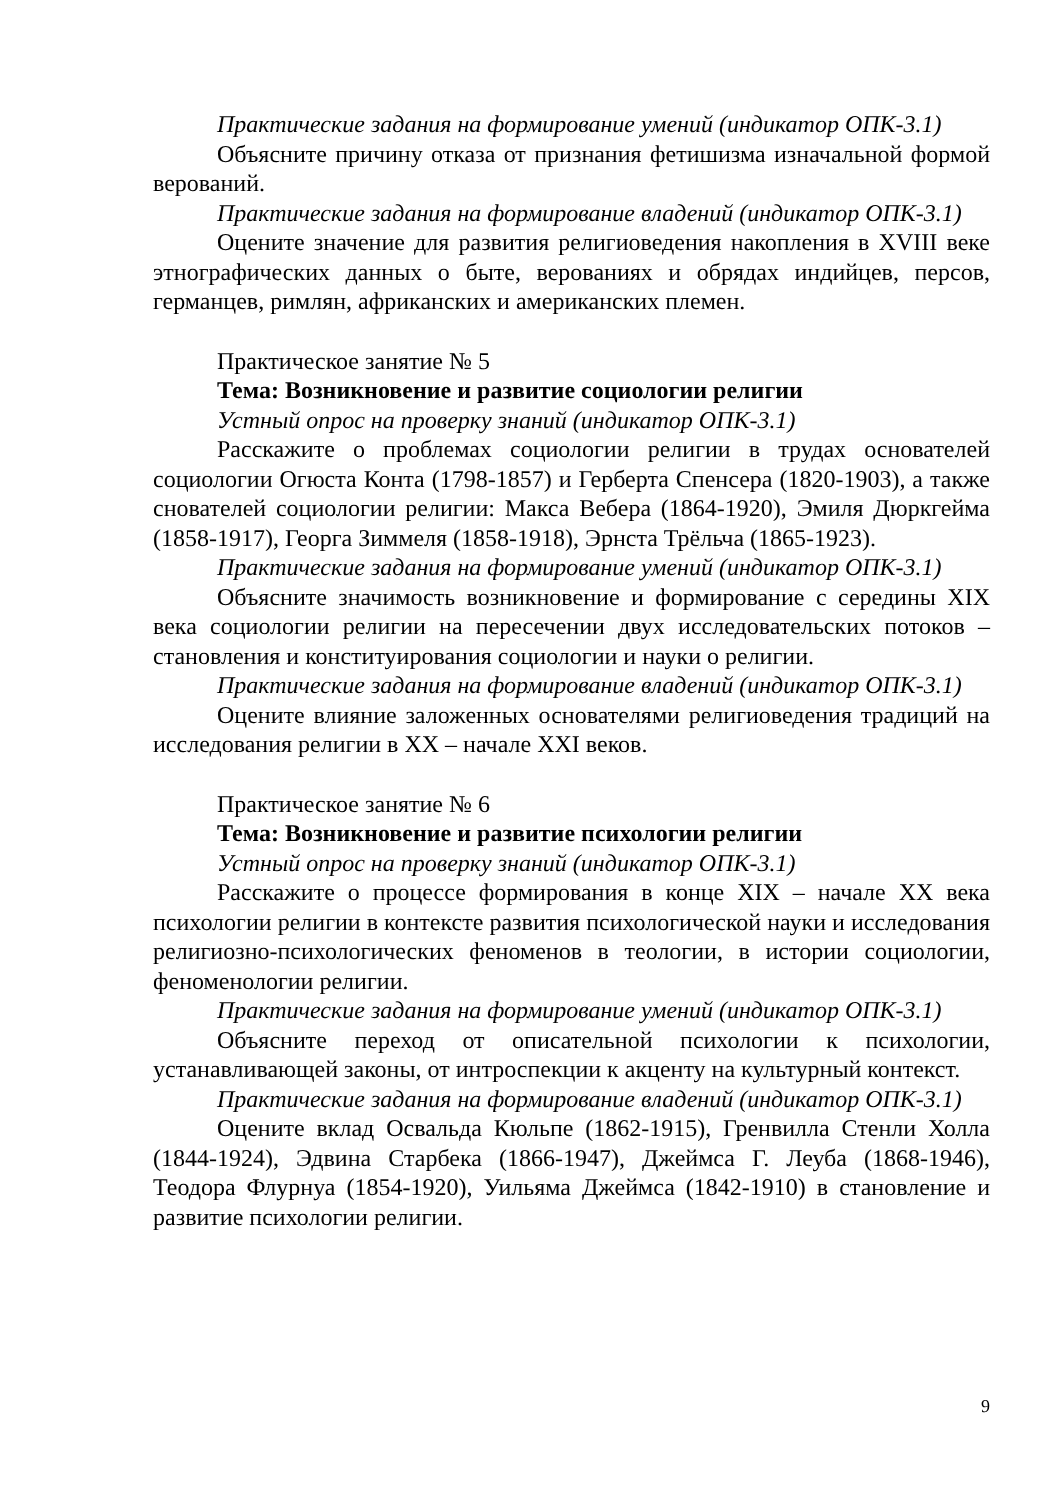Практические задания на формирование умений (индикатор ОПК-3.1)
Объясните причину отказа от признания фетишизма изначальной формой верований.
Практические задания на формирование владений (индикатор ОПК-3.1)
Оцените значение для развития религиоведения накопления в XVIII веке этнографических данных о быте, верованиях и обрядах индийцев, персов, германцев, римлян, африканских и американских племен.
Практическое занятие № 5
Тема: Возникновение и развитие социологии религии
Устный опрос на проверку знаний (индикатор ОПК-3.1)
Расскажите о проблемах социологии религии в трудах основателей социологии Огюста Конта (1798-1857) и Герберта Спенсера (1820-1903), а также снователей социологии религии: Макса Вебера (1864-1920), Эмиля Дюркгейма (1858-1917), Георга Зиммеля (1858-1918), Эрнста Трёльча (1865-1923).
Практические задания на формирование умений (индикатор ОПК-3.1)
Объясните значимость возникновение и формирование с середины XIX века социологии религии на пересечении двух исследовательских потоков – становления и конституирования социологии и науки о религии.
Практические задания на формирование владений (индикатор ОПК-3.1)
Оцените влияние заложенных основателями религиоведения традиций на исследования религии в XX – начале XXI веков.
Практическое занятие № 6
Тема: Возникновение и развитие психологии религии
Устный опрос на проверку знаний (индикатор ОПК-3.1)
Расскажите о процессе формирования в конце XIX – начале XX века психологии религии в контексте развития психологической науки и исследования религиозно-психологических феноменов в теологии, в истории социологии, феноменологии религии.
Практические задания на формирование умений (индикатор ОПК-3.1)
Объясните переход от описательной психологии к психологии, устанавливающей законы, от интроспекции к акценту на культурный контекст.
Практические задания на формирование владений (индикатор ОПК-3.1)
Оцените вклад Освальда Кюльпе (1862-1915), Гренвилла Стенли Холла (1844-1924), Эдвина Старбека (1866-1947), Джеймса Г. Леуба (1868-1946), Теодора Флурнуа (1854-1920), Уильяма Джеймса (1842-1910) в становление и развитие психологии религии.
9